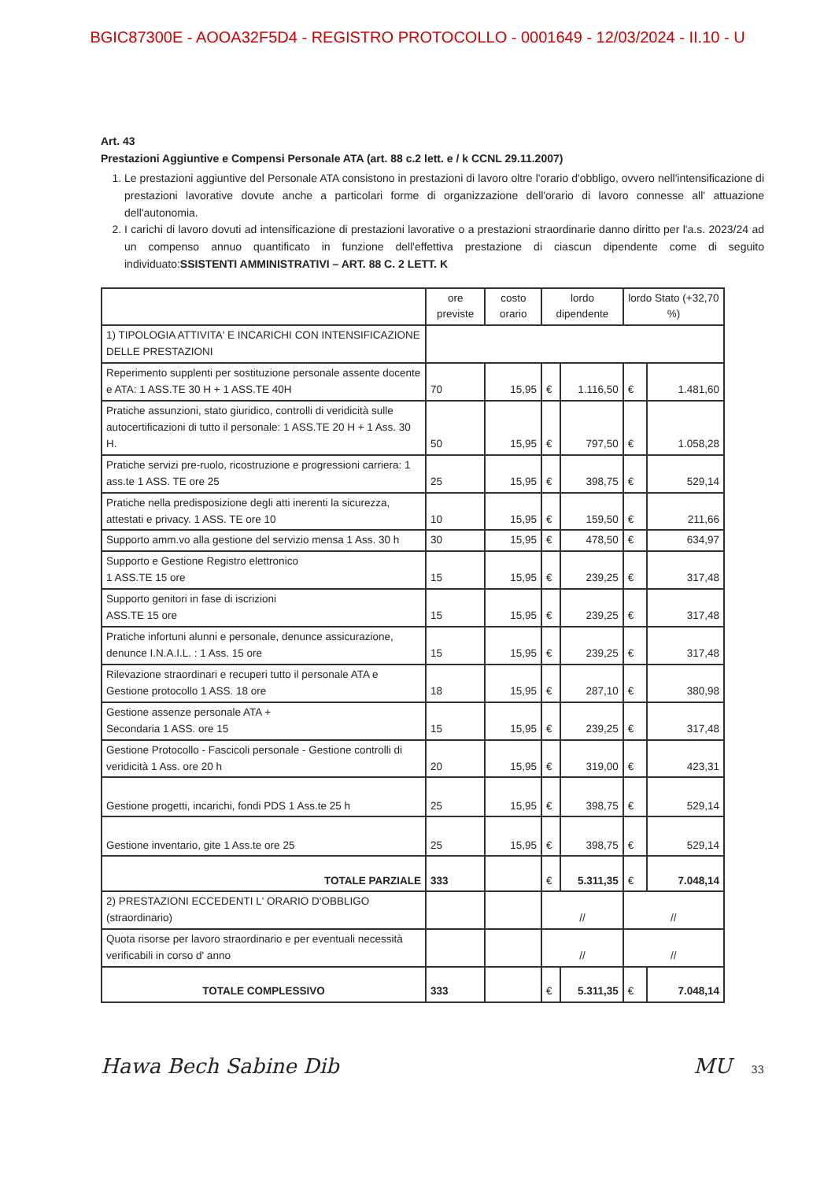BGIC87300E - AOOA32F5D4 - REGISTRO PROTOCOLLO - 0001649 - 12/03/2024 - II.10 - U
Art. 43
Prestazioni Aggiuntive e Compensi Personale ATA (art. 88 c.2 lett. e / k CCNL 29.11.2007)
1. Le prestazioni aggiuntive del Personale ATA consistono in prestazioni di lavoro oltre l'orario d'obbligo, ovvero nell'intensificazione di prestazioni lavorative dovute anche a particolari forme di organizzazione dell'orario di lavoro connesse all' attuazione dell'autonomia.
2. I carichi di lavoro dovuti ad intensificazione di prestazioni lavorative o a prestazioni straordinarie danno diritto per l'a.s. 2023/24 ad un compenso annuo quantificato in funzione dell'effettiva prestazione di ciascun dipendente come di seguito individuato:SSISTENTI AMMINISTRATIVI – ART. 88 C. 2 LETT. K
| | ore previste | costo orario | lordo dipendente | | lordo Stato (+32,70 %) | |
| --- | --- | --- | --- | --- | --- | --- |
| 1) TIPOLOGIA ATTIVITA' E INCARICHI CON INTENSIFICAZIONE DELLE PRESTAZIONI | | | | | | |
| Reperimento supplenti per sostituzione personale assente docente e ATA: 1 ASS.TE 30 H + 1 ASS.TE 40H | 70 | 15,95 | € | 1.116,50 | € | 1.481,60 |
| Pratiche assunzioni, stato giuridico, controlli di veridicità sulle autocertificazioni di tutto il personale: 1 ASS.TE 20 H + 1 Ass. 30 H. | 50 | 15,95 | € | 797,50 | € | 1.058,28 |
| Pratiche servizi pre-ruolo, ricostruzione e progressioni carriera: 1 ass.te 1 ASS. TE ore 25 | 25 | 15,95 | € | 398,75 | € | 529,14 |
| Pratiche nella predisposizione degli atti inerenti la sicurezza, attestati e privacy. 1 ASS. TE ore 10 | 10 | 15,95 | € | 159,50 | € | 211,66 |
| Supporto amm.vo alla gestione del servizio mensa 1 Ass. 30 h | 30 | 15,95 | € | 478,50 | € | 634,97 |
| Supporto e Gestione Registro elettronico 1 ASS.TE 15 ore | 15 | 15,95 | € | 239,25 | € | 317,48 |
| Supporto genitori in fase di iscrizioni ASS.TE 15 ore | 15 | 15,95 | € | 239,25 | € | 317,48 |
| Pratiche infortuni alunni e personale, denunce assicurazione, denunce I.N.A.I.L. : 1 Ass. 15 ore | 15 | 15,95 | € | 239,25 | € | 317,48 |
| Rilevazione straordinari e recuperi tutto il personale ATA e Gestione protocollo 1 ASS. 18 ore | 18 | 15,95 | € | 287,10 | € | 380,98 |
| Gestione assenze personale ATA + Secondaria 1 ASS. ore 15 | 15 | 15,95 | € | 239,25 | € | 317,48 |
| Gestione Protocollo - Fascicoli personale - Gestione controlli di veridicità 1 Ass. ore 20 h | 20 | 15,95 | € | 319,00 | € | 423,31 |
| Gestione progetti, incarichi, fondi PDS 1 Ass.te 25 h | 25 | 15,95 | € | 398,75 | € | 529,14 |
| Gestione inventario, gite 1 Ass.te ore 25 | 25 | 15,95 | € | 398,75 | € | 529,14 |
| TOTALE PARZIALE | 333 | | € | 5.311,35 | € | 7.048,14 |
| 2) PRESTAZIONI ECCEDENTI L' ORARIO D'OBBLIGO (straordinario) | | | // | | // | |
| Quota risorse per lavoro straordinario e per eventuali necessità verificabili in corso d' anno | | | // | | // | |
| TOTALE COMPLESSIVO | 333 | | € | 5.311,35 | € | 7.048,14 |
Hawa Bech Sabine Dib MU 33